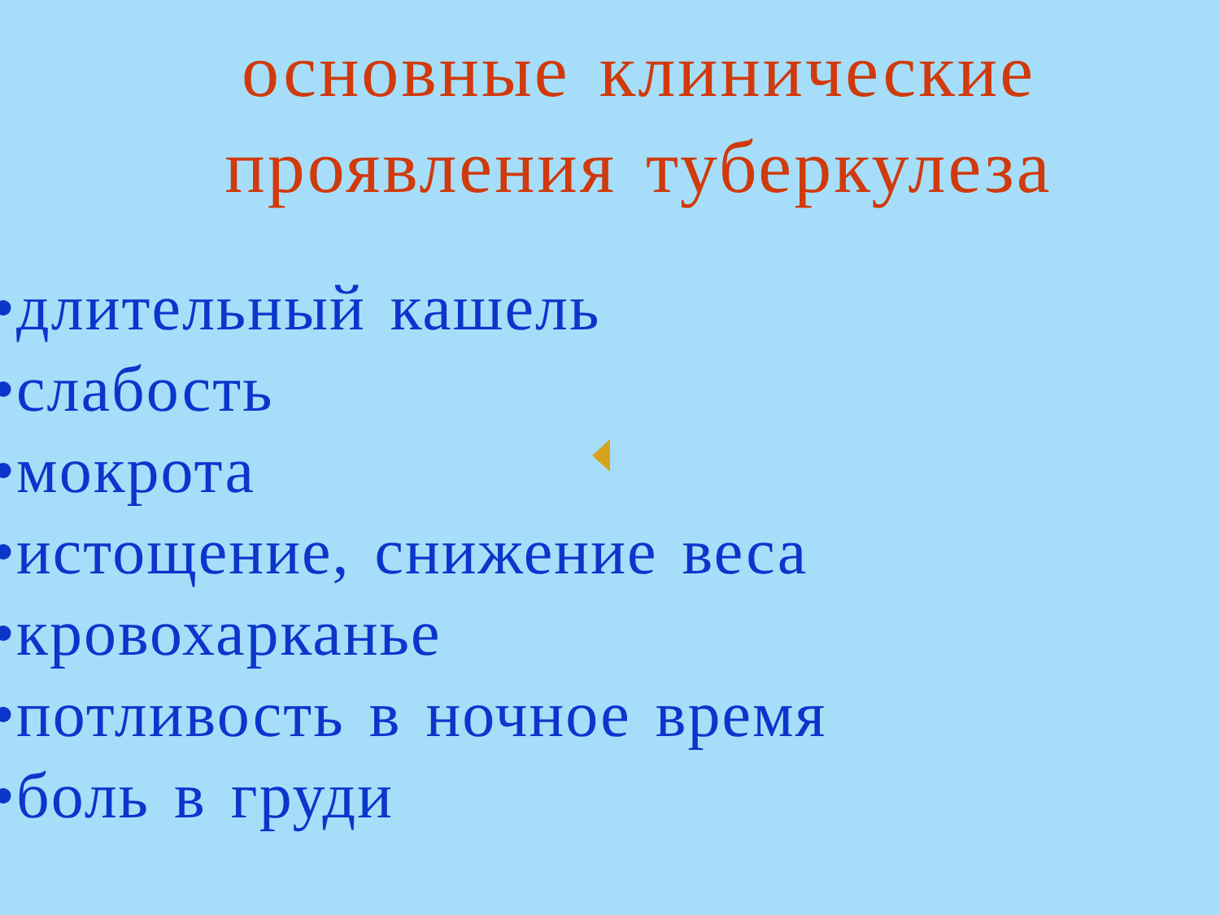основные клинические проявления туберкулеза
•длительный кашель
•слабость
•мокрота
•истощение, снижение веса
•кровохарканье
•потливость в ночное время
•боль в груди